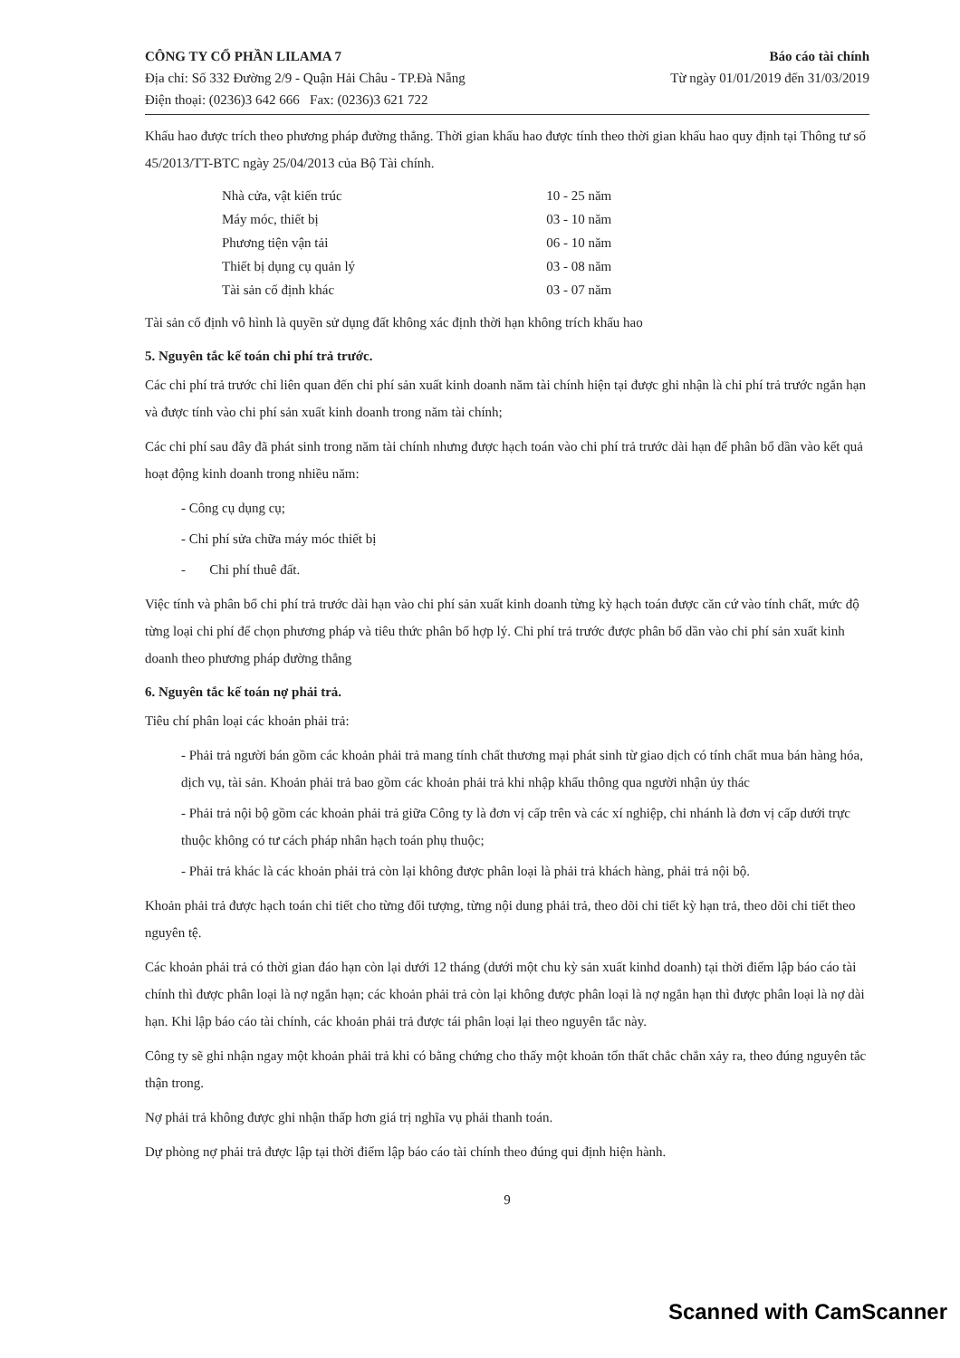CÔNG TY CỔ PHẦN LILAMA 7
Địa chỉ: Số 332 Đường 2/9 - Quận Hải Châu - TP.Đà Nẵng
Điện thoại: (0236)3 642 666 Fax: (0236)3 621 722
Báo cáo tài chính
Từ ngày 01/01/2019 đến 31/03/2019
Khấu hao được trích theo phương pháp đường thẳng. Thời gian khấu hao được tính theo thời gian khấu hao quy định tại Thông tư số 45/2013/TT-BTC ngày 25/04/2013 của Bộ Tài chính.
| Nhà cửa, vật kiến trúc | 10 - 25 năm |
| Máy móc, thiết bị | 03 - 10 năm |
| Phương tiện vận tải | 06 - 10 năm |
| Thiết bị dụng cụ quản lý | 03 - 08 năm |
| Tài sản cố định khác | 03 - 07 năm |
Tài sản cố định vô hình là quyền sử dụng đất không xác định thời hạn không trích khấu hao
5. Nguyên tắc kế toán chi phí trả trước.
Các chi phí trả trước chỉ liên quan đến chi phí sản xuất kinh doanh năm tài chính hiện tại được ghi nhận là chi phí trả trước ngắn hạn và được tính vào chi phí sản xuất kinh doanh trong năm tài chính;
Các chi phí sau đây đã phát sinh trong năm tài chính nhưng được hạch toán vào chi phí trả trước dài hạn để phân bổ dần vào kết quả hoạt động kinh doanh trong nhiều năm:
- Công cụ dụng cụ;
- Chi phí sửa chữa máy móc thiết bị
- Chi phí thuê đất.
Việc tính và phân bổ chi phí trả trước dài hạn vào chi phí sản xuất kinh doanh từng kỳ hạch toán được căn cứ vào tính chất, mức độ từng loại chi phí để chọn phương pháp và tiêu thức phân bổ hợp lý. Chi phí trả trước được phân bổ dần vào chi phí sản xuất kinh doanh theo phương pháp đường thẳng
6. Nguyên tắc kế toán nợ phải trả.
Tiêu chí phân loại các khoản phải trả:
- Phải trả người bán gồm các khoản phải trả mang tính chất thương mại phát sinh từ giao dịch có tính chất mua bán hàng hóa, dịch vụ, tài sản. Khoản phải trả bao gồm các khoản phải trả khi nhập khẩu thông qua người nhận ủy thác
- Phải trả nội bộ gồm các khoản phải trả giữa Công ty là đơn vị cấp trên và các xí nghiệp, chi nhánh là đơn vị cấp dưới trực thuộc không có tư cách pháp nhân hạch toán phụ thuộc;
- Phải trả khác là các khoản phải trả còn lại không được phân loại là phải trả khách hàng, phải trả nội bộ.
Khoản phải trả được hạch toán chi tiết cho từng đối tượng, từng nội dung phải trả, theo dõi chi tiết kỳ hạn trả, theo dõi chi tiết theo nguyên tệ.
Các khoản phải trả có thời gian đáo hạn còn lại dưới 12 tháng (dưới một chu kỳ sản xuất kinhd doanh) tại thời điểm lập báo cáo tài chính thì được phân loại là nợ ngắn hạn; các khoản phải trả còn lại không được phân loại là nợ ngắn hạn thì được phân loại là nợ dài hạn. Khi lập báo cáo tài chính, các khoản phải trả được tái phân loại lại theo nguyên tắc này.
Công ty sẽ ghi nhận ngay một khoản phải trả khi có bằng chứng cho thấy một khoản tổn thất chắc chắn xảy ra, theo đúng nguyên tắc thận trong.
Nợ phải trả không được ghi nhận thấp hơn giá trị nghĩa vụ phải thanh toán.
Dự phòng nợ phải trả được lập tại thời điểm lập báo cáo tài chính theo đúng qui định hiện hành.
9
Scanned with CamScanner